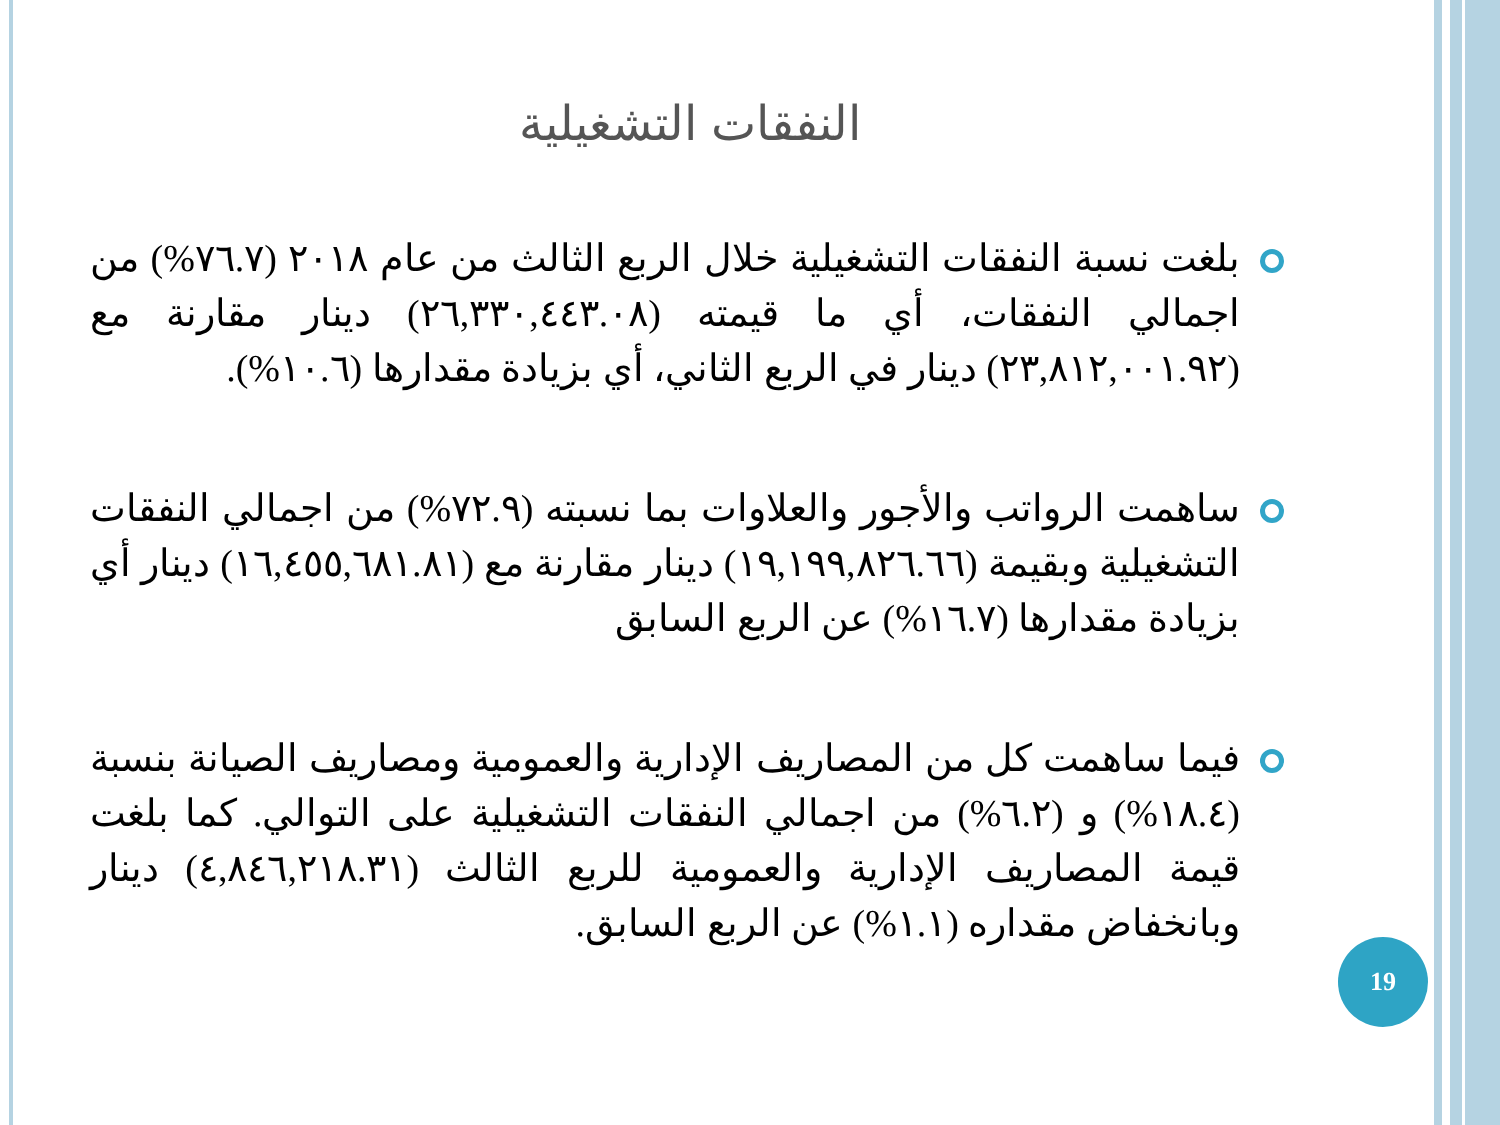النفقات التشغيلية
بلغت نسبة النفقات التشغيلية خلال الربع الثالث من عام ٢٠١٨ (٧٦.٧%) من اجمالي النفقات، أي ما قيمته (٢٦,٣٣٠,٤٤٣.٠٨) دينار مقارنة مع (٢٣,٨١٢,٠٠١.٩٢) دينار في الربع الثاني، أي بزيادة مقدارها (١٠.٦%).
ساهمت الرواتب والأجور والعلاوات بما نسبته (٧٢.٩%) من اجمالي النفقات التشغيلية وبقيمة (١٩,١٩٩,٨٢٦.٦٦) دينار مقارنة مع (١٦,٤٥٥,٦٨١.٨١) دينار أي بزيادة مقدارها (١٦.٧%) عن الربع السابق
فيما ساهمت كل من المصاريف الإدارية والعمومية ومصاريف الصيانة بنسبة (١٨.٤%) و (٦.٢%) من اجمالي النفقات التشغيلية على التوالي. كما بلغت قيمة المصاريف الإدارية والعمومية للربع الثالث (٤,٨٤٦,٢١٨.٣١) دينار وبانخفاض مقداره (١.١%) عن الربع السابق.
19